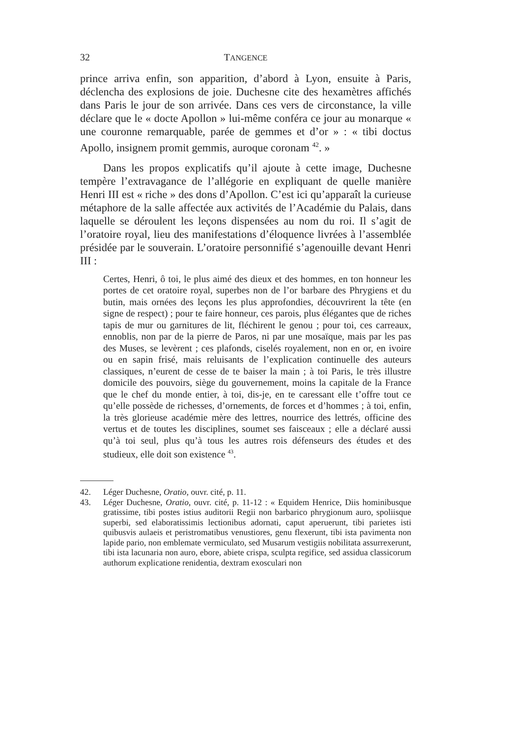32 TANGENCE
prince arriva enfin, son apparition, d’abord à Lyon, ensuite à Paris, déclencha des explosions de joie. Duchesne cite des hexamètres affichés dans Paris le jour de son arrivée. Dans ces vers de circonstance, la ville déclare que le « docte Apollon » lui-même conféra ce jour au monarque « une couronne remarquable, parée de gemmes et d’or » : « tibi doctus Apollo, insignem promit gemmis, auroque coronam <sup>42</sup>. »
Dans les propos explicatifs qu’il ajoute à cette image, Duchesne tempère l’extravagance de l’allégorie en expliquant de quelle manière Henri III est « riche » des dons d’Apollon. C’est ici qu’apparaît la curieuse métaphore de la salle affectée aux activités de l’Académie du Palais, dans laquelle se déroulent les leçons dispensées au nom du roi. Il s’agit de l’oratoire royal, lieu des manifestations d’éloquence livrées à l’assemblée présidée par le souverain. L’oratoire personnifié s’agenouille devant Henri III :
Certes, Henri, ô toi, le plus aimé des dieux et des hommes, en ton honneur les portes de cet oratoire royal, superbes non de l’or barbare des Phrygiens et du butin, mais ornées des leçons les plus approfondies, découvrirent la tête (en signe de respect) ; pour te faire honneur, ces parois, plus élégantes que de riches tapis de mur ou garnitures de lit, fléchirent le genou ; pour toi, ces carreaux, ennoblis, non par de la pierre de Paros, ni par une mosaïque, mais par les pas des Muses, se levèrent ; ces plafonds, ciselés royalement, non en or, en ivoire ou en sapin frisé, mais reluisants de l’explication continuelle des auteurs classiques, n’eurent de cesse de te baiser la main ; à toi Paris, le très illustre domicile des pouvoirs, siège du gouvernement, moins la capitale de la France que le chef du monde entier, à toi, dis-je, en te caressant elle t’offre tout ce qu’elle possède de richesses, d’ornements, de forces et d’hommes ; à toi, enfin, la très glorieuse académie mère des lettres, nourrice des lettrés, officine des vertus et de toutes les disciplines, soumet ses faisceaux ; elle a déclaré aussi qu’à toi seul, plus qu’à tous les autres rois défenseurs des études et des studieux, elle doit son existence <sup>43</sup>.
42. Léger Duchesne, Oratio, ouvr. cité, p. 11.
43. Léger Duchesne, Oratio, ouvr. cité, p. 11-12 : « Equidem Henrice, Diis hominibusque gratissime, tibi postes istius auditorii Regii non barbarico phrygionum auro, spoliisque superbi, sed elaboratissimis lectionibus adornati, caput aperuerunt, tibi parietes isti quibusvis aulaeis et peristromatibus venustiores, genu flexerunt, tibi ista pavimenta non lapide pario, non emblemate vermiculato, sed Musarum vestigiis nobilitata assurrexerunt, tibi ista lacunaria non auro, ebore, abiete crispa, sculpta regifice, sed assidua classicorum authorum explicatione renidentia, dextram exosculari non